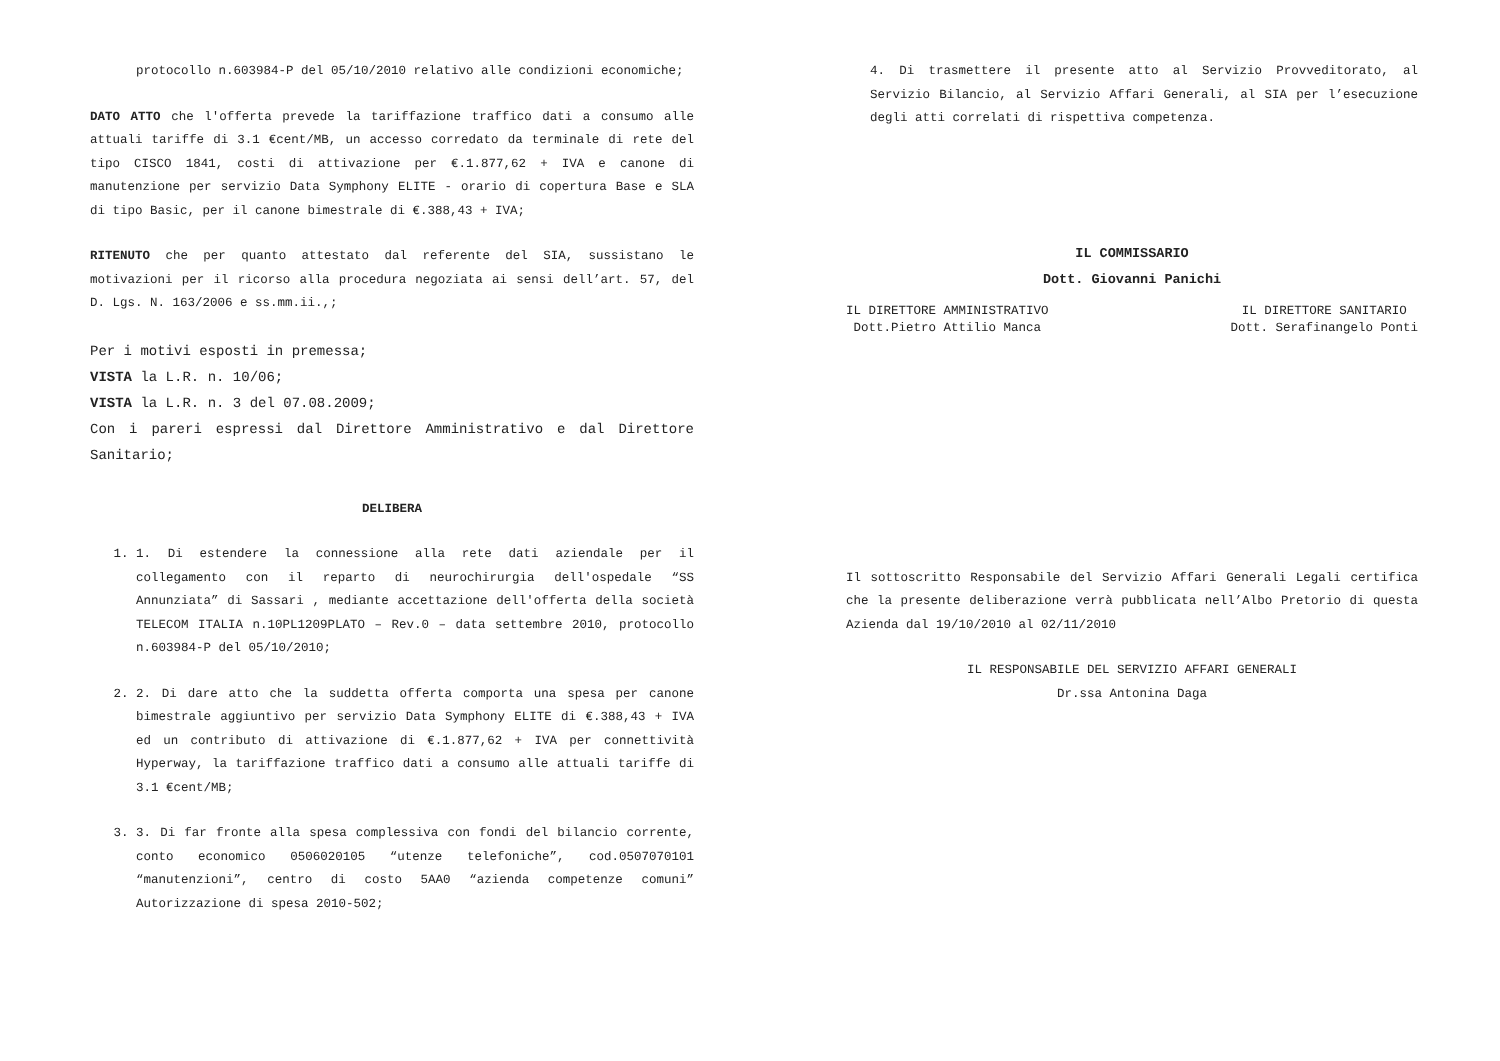protocollo n.603984-P del 05/10/2010 relativo alle condizioni economiche;
DATO ATTO che l'offerta prevede la tariffazione traffico dati a consumo alle attuali tariffe di 3.1 €cent/MB, un accesso corredato da terminale di rete del tipo CISCO 1841, costi di attivazione per €.1.877,62 + IVA e canone di manutenzione per servizio Data Symphony ELITE - orario di copertura Base e SLA di tipo Basic, per il canone bimestrale di €.388,43 + IVA;
RITENUTO che per quanto attestato dal referente del SIA, sussistano le motivazioni per il ricorso alla procedura negoziata ai sensi dell’art. 57, del D. Lgs. N. 163/2006 e ss.mm.ii.,;
Per i motivi esposti in premessa;
VISTA la L.R. n. 10/06;
VISTA la L.R. n. 3 del 07.08.2009;
Con i pareri espressi dal Direttore Amministrativo e dal Direttore Sanitario;
DELIBERA
1. 1. Di estendere la connessione alla rete dati aziendale per il collegamento con il reparto di neurochirurgia dell'ospedale “SS Annunziata” di Sassari , mediante accettazione dell'offerta della società TELECOM ITALIA n.10PL1209PLATO – Rev.0 – data settembre 2010, protocollo n.603984-P del 05/10/2010;
2. 2. Di dare atto che la suddetta offerta comporta una spesa per canone bimestrale aggiuntivo per servizio Data Symphony ELITE di €.388,43 + IVA ed un contributo di attivazione di €.1.877,62 + IVA per connettività Hyperway, la tariffazione traffico dati a consumo alle attuali tariffe di 3.1 €cent/MB;
3. 3. Di far fronte alla spesa complessiva con fondi del bilancio corrente, conto economico 0506020105 “utenze telefoniche”, cod.0507070101 “manutenzioni”, centro di costo 5AA0 “azienda competenze comuni” Autorizzazione di spesa 2010-502;
4. Di trasmettere il presente atto al Servizio Provveditorato, al Servizio Bilancio, al Servizio Affari Generali, al SIA per l’esecuzione degli atti correlati di rispettiva competenza.
IL COMMISSARIO
Dott. Giovanni Panichi
IL DIRETTORE AMMINISTRATIVO
Dott.Pietro Attilio Manca
IL DIRETTORE SANITARIO
Dott. Serafinangelo Ponti
Il sottoscritto Responsabile del Servizio Affari Generali Legali certifica che la presente deliberazione verrà pubblicata nell’Albo Pretorio di questa Azienda dal 19/10/2010 al 02/11/2010
IL RESPONSABILE DEL SERVIZIO AFFARI GENERALI
Dr.ssa Antonina Daga